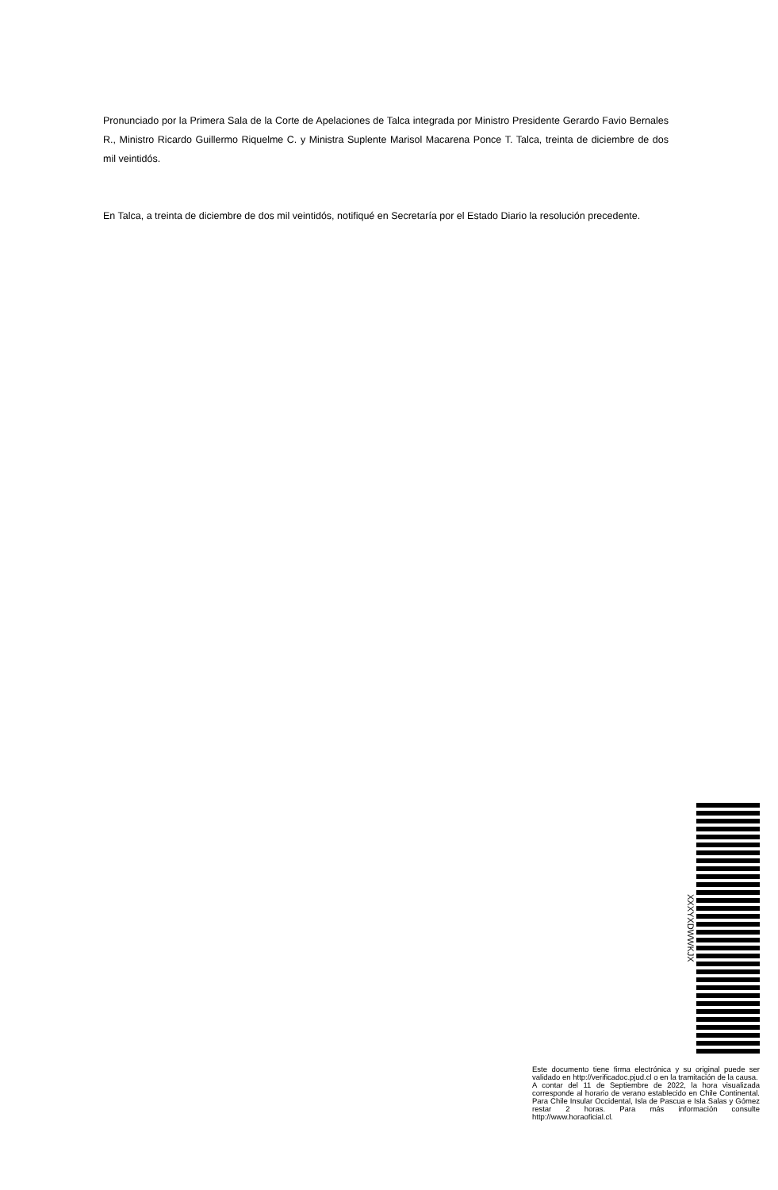Pronunciado por la Primera Sala de la Corte de Apelaciones de Talca integrada por Ministro Presidente Gerardo Favio Bernales R., Ministro Ricardo Guillermo Riquelme C. y Ministra Suplente Marisol Macarena Ponce T. Talca, treinta de diciembre de dos mil veintidós.
En Talca, a treinta de diciembre de dos mil veintidós, notifiqué en Secretaría por el Estado Diario la resolución precedente.
XXXYXDWWKJX
Este documento tiene firma electrónica y su original puede ser validado en http://verificadoc.pjud.cl o en la tramitación de la causa.
A contar del 11 de Septiembre de 2022, la hora visualizada corresponde al horario de verano establecido en Chile Continental. Para Chile Insular Occidental, Isla de Pascua e Isla Salas y Gómez restar 2 horas. Para más información consulte http://www.horaoficial.cl.